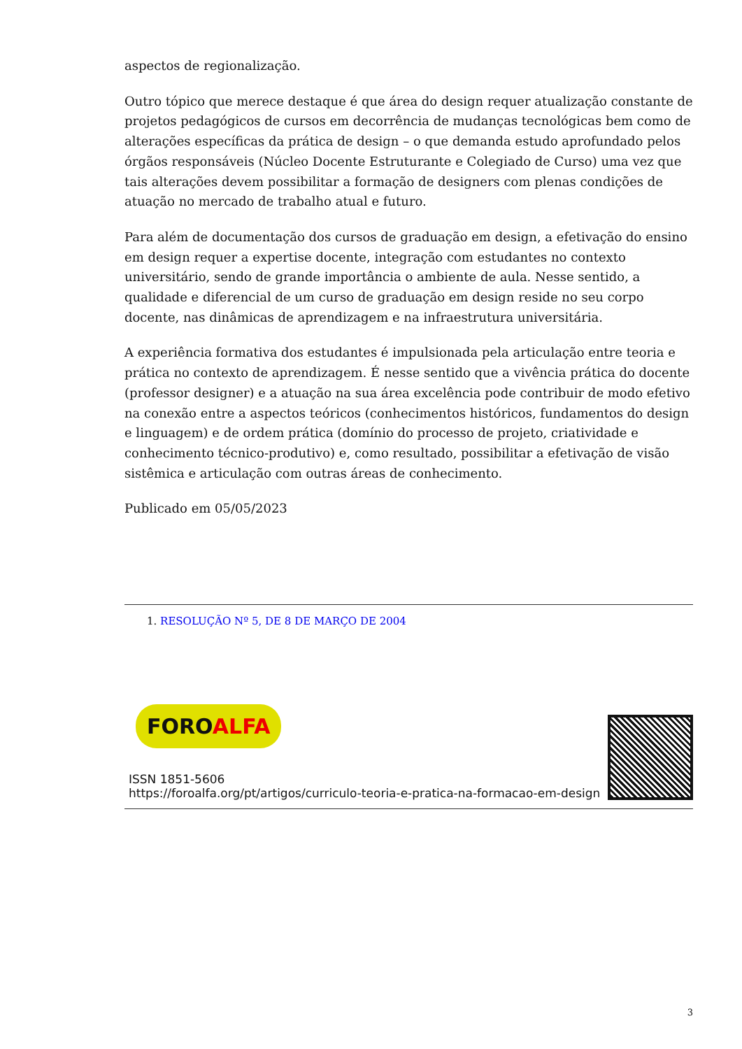aspectos de regionalização.
Outro tópico que merece destaque é que área do design requer atualização constante de projetos pedagógicos de cursos em decorrência de mudanças tecnológicas bem como de alterações específicas da prática de design – o que demanda estudo aprofundado pelos órgãos responsáveis (Núcleo Docente Estruturante e Colegiado de Curso) uma vez que tais alterações devem possibilitar a formação de designers com plenas condições de atuação no mercado de trabalho atual e futuro.
Para além de documentação dos cursos de graduação em design, a efetivação do ensino em design requer a expertise docente, integração com estudantes no contexto universitário, sendo de grande importância o ambiente de aula. Nesse sentido, a qualidade e diferencial de um curso de graduação em design reside no seu corpo docente, nas dinâmicas de aprendizagem e na infraestrutura universitária.
A experiência formativa dos estudantes é impulsionada pela articulação entre teoria e prática no contexto de aprendizagem. É nesse sentido que a vivência prática do docente (professor designer) e a atuação na sua área excelência pode contribuir de modo efetivo na conexão entre a aspectos teóricos (conhecimentos históricos, fundamentos do design e linguagem) e de ordem prática (domínio do processo de projeto, criatividade e conhecimento técnico-produtivo) e, como resultado, possibilitar a efetivação de visão sistêmica e articulação com outras áreas de conhecimento.
Publicado em 05/05/2023
1. RESOLUÇÃO Nº 5, DE 8 DE MARÇO DE 2004
FOROALFA
ISSN 1851-5606
https://foroalfa.org/pt/artigos/curriculo-teoria-e-pratica-na-formacao-em-design
3